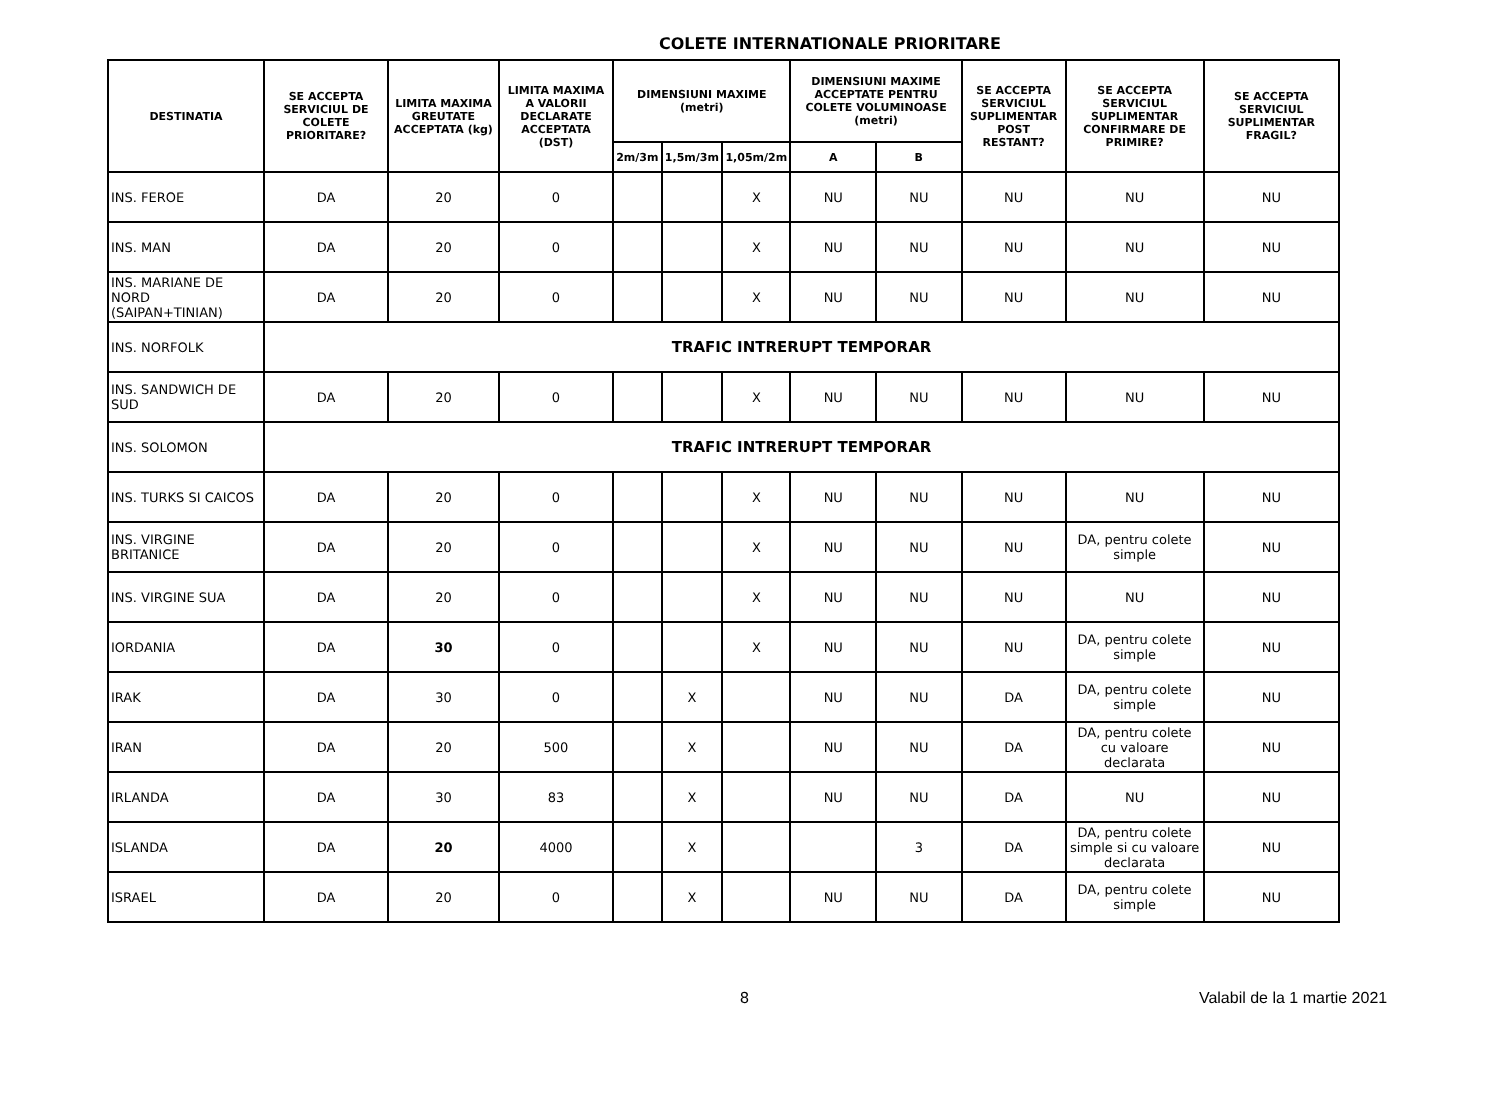COLETE INTERNATIONALE PRIORITARE
| DESTINATIA | SE ACCEPTA SERVICIUL DE COLETE PRIORITARE? | LIMITA MAXIMA GREUTATE ACCEPTATA (kg) | LIMITA MAXIMA A VALORII DECLARATE ACCEPTATA (DST) | DIMENSIUNI MAXIME (metri) | | | DIMENSIUNI MAXIME ACCEPTATE PENTRU COLETE VOLUMINOASE (metri) | | SE ACCEPTA SERVICIUL SUPLIMENTAR POST RESTANT? | SE ACCEPTA SERVICIUL SUPLIMENTAR CONFIRMARE DE PRIMIRE? | SE ACCEPTA SERVICIUL SUPLIMENTAR FRAGIL? |
| --- | --- | --- | --- | --- | --- | --- | --- | --- | --- | --- | --- |
| | | | | 2m/3m | 1,5m/3m | 1,05m/2m | A | B | | | |
| INS. FEROE | DA | 20 | 0 | | | X | NU | NU | NU | NU | NU |
| INS. MAN | DA | 20 | 0 | | | X | NU | NU | NU | NU | NU |
| INS. MARIANE DE NORD (SAIPAN+TINIAN) | DA | 20 | 0 | | | X | NU | NU | NU | NU | NU |
| INS. NORFOLK | TRAFIC INTRERUPT TEMPORAR | | | | | | | | | | |
| INS. SANDWICH DE SUD | DA | 20 | 0 | | | X | NU | NU | NU | NU | NU |
| INS. SOLOMON | TRAFIC INTRERUPT TEMPORAR | | | | | | | | | | |
| INS. TURKS SI CAICOS | DA | 20 | 0 | | | X | NU | NU | NU | NU | NU |
| INS. VIRGINE BRITANICE | DA | 20 | 0 | | | X | NU | NU | NU | DA, pentru colete simple | NU |
| INS. VIRGINE SUA | DA | 20 | 0 | | | X | NU | NU | NU | NU | NU |
| IORDANIA | DA | 30 | 0 | | | X | NU | NU | NU | DA, pentru colete simple | NU |
| IRAK | DA | 30 | 0 | | X | | NU | NU | DA | DA, pentru colete simple | NU |
| IRAN | DA | 20 | 500 | | X | | NU | NU | DA | DA, pentru colete cu valoare declarata | NU |
| IRLANDA | DA | 30 | 83 | | X | | NU | NU | DA | NU | NU |
| ISLANDA | DA | 20 | 4000 | | X | | | 3 | DA | DA, pentru colete simple si cu valoare declarata | NU |
| ISRAEL | DA | 20 | 0 | | X | | NU | NU | DA | DA, pentru colete simple | NU |
8 Valabil de la 1 martie 2021